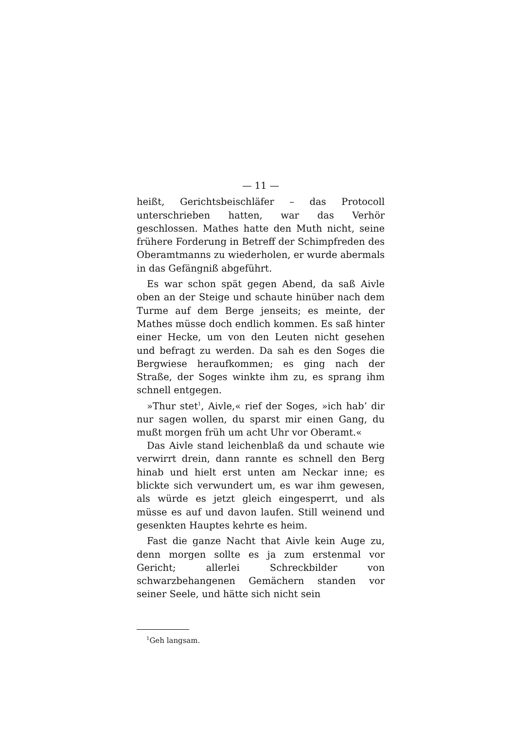— 11 —
heißt, Gerichtsbeischläfer – das Protocoll unterschrieben hatten, war das Verhör geschlossen. Mathes hatte den Muth nicht, seine frühere Forderung in Betreff der Schimpfreden des Oberamtmanns zu wiederholen, er wurde abermals in das Gefängniß abgeführt.
Es war schon spät gegen Abend, da saß Aivle oben an der Steige und schaute hinüber nach dem Turme auf dem Berge jenseits; es meinte, der Mathes müsse doch endlich kommen. Es saß hinter einer Hecke, um von den Leuten nicht gesehen und befragt zu werden. Da sah es den Soges die Bergwiese heraufkommen; es ging nach der Straße, der Soges winkte ihm zu, es sprang ihm schnell entgegen.
»Thur stet<sup>1</sup>, Aivle,« rief der Soges, »ich hab’ dir nur sagen wollen, du sparst mir einen Gang, du mußt morgen früh um acht Uhr vor Oberamt.«
Das Aivle stand leichenblaß da und schaute wie verwirrt drein, dann rannte es schnell den Berg hinab und hielt erst unten am Neckar inne; es blickte sich verwundert um, es war ihm gewesen, als würde es jetzt gleich eingesperrt, und als müsse es auf und davon laufen. Still weinend und gesenkten Hauptes kehrte es heim.
Fast die ganze Nacht that Aivle kein Auge zu, denn morgen sollte es ja zum erstenmal vor Gericht; allerlei Schreckbilder von schwarzbehangenen Gemächern standen vor seiner Seele, und hätte sich nicht sein
<sup>1</sup> Geh langsam.